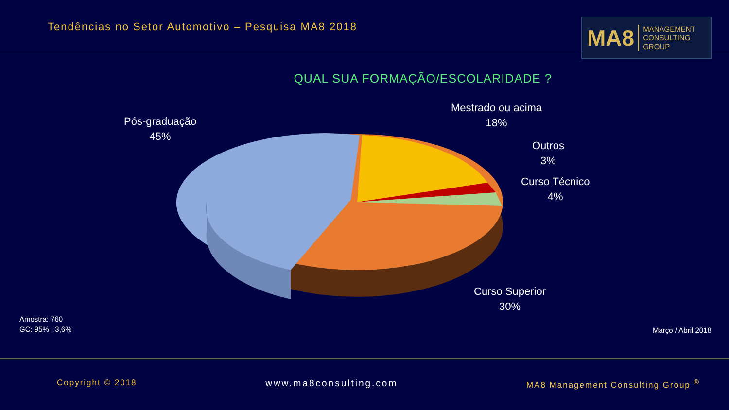Tendências no Setor Automotivo – Pesquisa MA8 2018
MA8 MANAGEMENT
CONSULTING GROUP
QUAL SUA FORMAÇÃO/ESCOLARIDADE ?
Pós-graduação
45%
Mestrado ou acima
18%
Outros
3%
Curso Técnico
4%
Curso Superior
30%
Amostra: 760
GC: 95% : 3,6%
Março / Abril 2018
Copyright © 2018 www.ma8consulting.com MA8 Management Consulting Group <sup>®</sup>